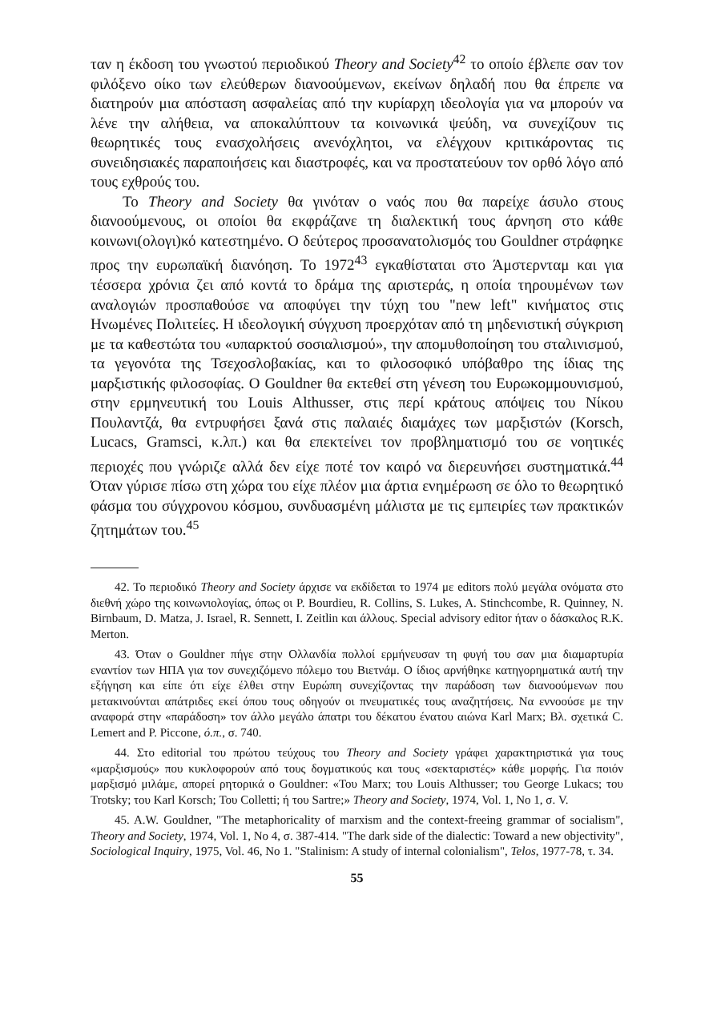ταν η έκδοση του γνωστού περιοδικού Theory and Society<sup>42</sup> το οποίο έβλεπε σαν τον φιλόξενο οίκο των ελεύθερων διανοούμενων, εκείνων δηλαδή που θα έπρεπε να διατηρούν μια απόσταση ασφαλείας από την κυρίαρχη ιδεολογία για να μπορούν να λένε την αλήθεια, να αποκαλύπτουν τα κοινωνικά ψεύδη, να συνεχίζουν τις θεωρητικές τους ενασχολήσεις ανενόχλητοι, να ελέγχουν κριτικάροντας τις συνειδησιακές παραποιήσεις και διαστροφές, και να προστατεύουν τον ορθό λόγο από τους εχθρούς του.
Το Theory and Society θα γινόταν ο ναός που θα παρείχε άσυλο στους διανοούμενους, οι οποίοι θα εκφράζανε τη διαλεκτική τους άρνηση στο κάθε κοινωνι(ολογι)κό κατεστημένο. Ο δεύτερος προσανατολισμός του Gouldner στράφηκε προς την ευρωπαϊκή διανόηση. Το 1972<sup>43</sup> εγκαθίσταται στο Άμστερνταμ και για τέσσερα χρόνια ζει από κοντά το δράμα της αριστεράς, η οποία τηρουμένων των αναλογιών προσπαθούσε να αποφύγει την τύχη του "new left" κινήματος στις Ηνωμένες Πολιτείες. Η ιδεολογική σύγχυση προερχόταν από τη μηδενιστική σύγκριση με τα καθεστώτα του «υπαρκτού σοσιαλισμού», την απομυθοποίηση του σταλινισμού, τα γεγονότα της Τσεχοσλοβακίας, και το φιλοσοφικό υπόβαθρο της ίδιας της μαρξιστικής φιλοσοφίας. Ο Gouldner θα εκτεθεί στη γένεση του Ευρωκομμουνισμού, στην ερμηνευτική του Louis Althusser, στις περί κράτους απόψεις του Νίκου Πουλαντζά, θα εντρυφήσει ξανά στις παλαιές διαμάχες των μαρξιστών (Korsch, Lucacs, Gramsci, κ.λπ.) και θα επεκτείνει τον προβληματισμό του σε νοητικές περιοχές που γνώριζε αλλά δεν είχε ποτέ τον καιρό να διερευνήσει συστηματικά.<sup>44</sup> Όταν γύρισε πίσω στη χώρα του είχε πλέον μια άρτια ενημέρωση σε όλο το θεωρητικό φάσμα του σύγχρονου κόσμου, συνδυασμένη μάλιστα με τις εμπειρίες των πρακτικών ζητημάτων του.<sup>45</sup>
42. Το περιοδικό Theory and Society άρχισε να εκδίδεται το 1974 με editors πολύ μεγάλα ονόματα στο διεθνή χώρο της κοινωνιολογίας, όπως οι P. Bourdieu, R. Collins, S. Lukes, A. Stinchcombe, R. Quinney, N. Birnbaum, D. Matza, J. Israel, R. Sennett, I. Zeitlin και άλλους. Special advisory editor ήταν ο δάσκαλος R.K. Merton.
43. Όταν ο Gouldner πήγε στην Ολλανδία πολλοί ερμήνευσαν τη φυγή του σαν μια διαμαρτυρία εναντίον των ΗΠΑ για τον συνεχιζόμενο πόλεμο του Βιετνάμ. Ο ίδιος αρνήθηκε κατηγορηματικά αυτή την εξήγηση και είπε ότι είχε έλθει στην Ευρώπη συνεχίζοντας την παράδοση των διανοούμενων που μετακινούνται απάτριδες εκεί όπου τους οδηγούν οι πνευματικές τους αναζητήσεις. Να εννοούσε με την αναφορά στην «παράδοση» τον άλλο μεγάλο άπατρι του δέκατου ένατου αιώνα Karl Marx; Βλ. σχετικά C. Lemert and P. Piccone, ό.π., σ. 740.
44. Στο editorial του πρώτου τεύχους του Theory and Society γράφει χαρακτηριστικά για τους «μαρξισμούς» που κυκλοφορούν από τους δογματικούς και τους «σεκταριστές» κάθε μορφής. Για ποιόν μαρξισμό μιλάμε, απορεί ρητορικά ο Gouldner: «Του Marx; του Louis Althusser; του George Lukacs; του Trotsky; του Karl Korsch; Του Colletti; ή του Sartre;» Theory and Society, 1974, Vol. 1, No 1, σ. V.
45. A.W. Gouldner, "The metaphoricality of marxism and the context-freeing grammar of socialism", Theory and Society, 1974, Vol. 1, No 4, σ. 387-414. "The dark side of the dialectic: Toward a new objectivity", Sociological Inquiry, 1975, Vol. 46, No 1. "Stalinism: A study of internal colonialism", Telos, 1977-78, τ. 34.
55